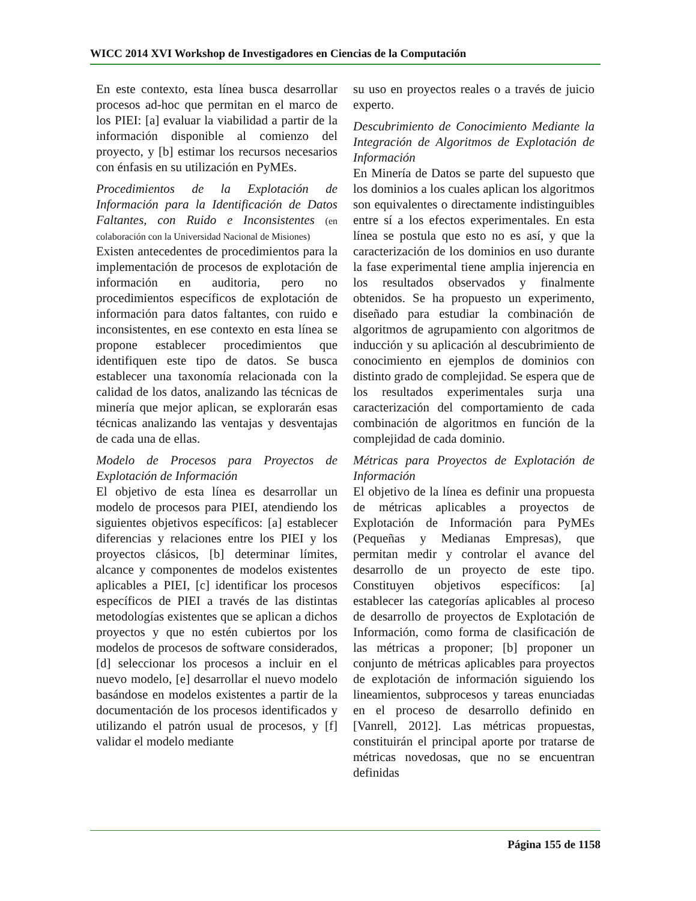WICC 2014 XVI Workshop de Investigadores en Ciencias de la Computación
En este contexto, esta línea busca desarrollar procesos ad-hoc que permitan en el marco de los PIEI: [a] evaluar la viabilidad a partir de la información disponible al comienzo del proyecto, y [b] estimar los recursos necesarios con énfasis en su utilización en PyMEs.
Procedimientos de la Explotación de Información para la Identificación de Datos Faltantes, con Ruido e Inconsistentes (en colaboración con la Universidad Nacional de Misiones)
Existen antecedentes de procedimientos para la implementación de procesos de explotación de información en auditoria, pero no procedimientos específicos de explotación de información para datos faltantes, con ruido e inconsistentes, en ese contexto en esta línea se propone establecer procedimientos que identifiquen este tipo de datos. Se busca establecer una taxonomía relacionada con la calidad de los datos, analizando las técnicas de minería que mejor aplican, se explorarán esas técnicas analizando las ventajas y desventajas de cada una de ellas.
Modelo de Procesos para Proyectos de Explotación de Información
El objetivo de esta línea es desarrollar un modelo de procesos para PIEI, atendiendo los siguientes objetivos específicos: [a] establecer diferencias y relaciones entre los PIEI y los proyectos clásicos, [b] determinar límites, alcance y componentes de modelos existentes aplicables a PIEI, [c] identificar los procesos específicos de PIEI a través de las distintas metodologías existentes que se aplican a dichos proyectos y que no estén cubiertos por los modelos de procesos de software considerados, [d] seleccionar los procesos a incluir en el nuevo modelo, [e] desarrollar el nuevo modelo basándose en modelos existentes a partir de la documentación de los procesos identificados y utilizando el patrón usual de procesos, y [f] validar el modelo mediante
su uso en proyectos reales o a través de juicio experto.
Descubrimiento de Conocimiento Mediante la Integración de Algoritmos de Explotación de Información
En Minería de Datos se parte del supuesto que los dominios a los cuales aplican los algoritmos son equivalentes o directamente indistinguibles entre sí a los efectos experimentales. En esta línea se postula que esto no es así, y que la caracterización de los dominios en uso durante la fase experimental tiene amplia injerencia en los resultados observados y finalmente obtenidos. Se ha propuesto un experimento, diseñado para estudiar la combinación de algoritmos de agrupamiento con algoritmos de inducción y su aplicación al descubrimiento de conocimiento en ejemplos de dominios con distinto grado de complejidad. Se espera que de los resultados experimentales surja una caracterización del comportamiento de cada combinación de algoritmos en función de la complejidad de cada dominio.
Métricas para Proyectos de Explotación de Información
El objetivo de la línea es definir una propuesta de métricas aplicables a proyectos de Explotación de Información para PyMEs (Pequeñas y Medianas Empresas), que permitan medir y controlar el avance del desarrollo de un proyecto de este tipo. Constituyen objetivos específicos: [a] establecer las categorías aplicables al proceso de desarrollo de proyectos de Explotación de Información, como forma de clasificación de las métricas a proponer; [b] proponer un conjunto de métricas aplicables para proyectos de explotación de información siguiendo los lineamientos, subprocesos y tareas enunciadas en el proceso de desarrollo definido en [Vanrell, 2012]. Las métricas propuestas, constituirán el principal aporte por tratarse de métricas novedosas, que no se encuentran definidas
Página 155 de 1158